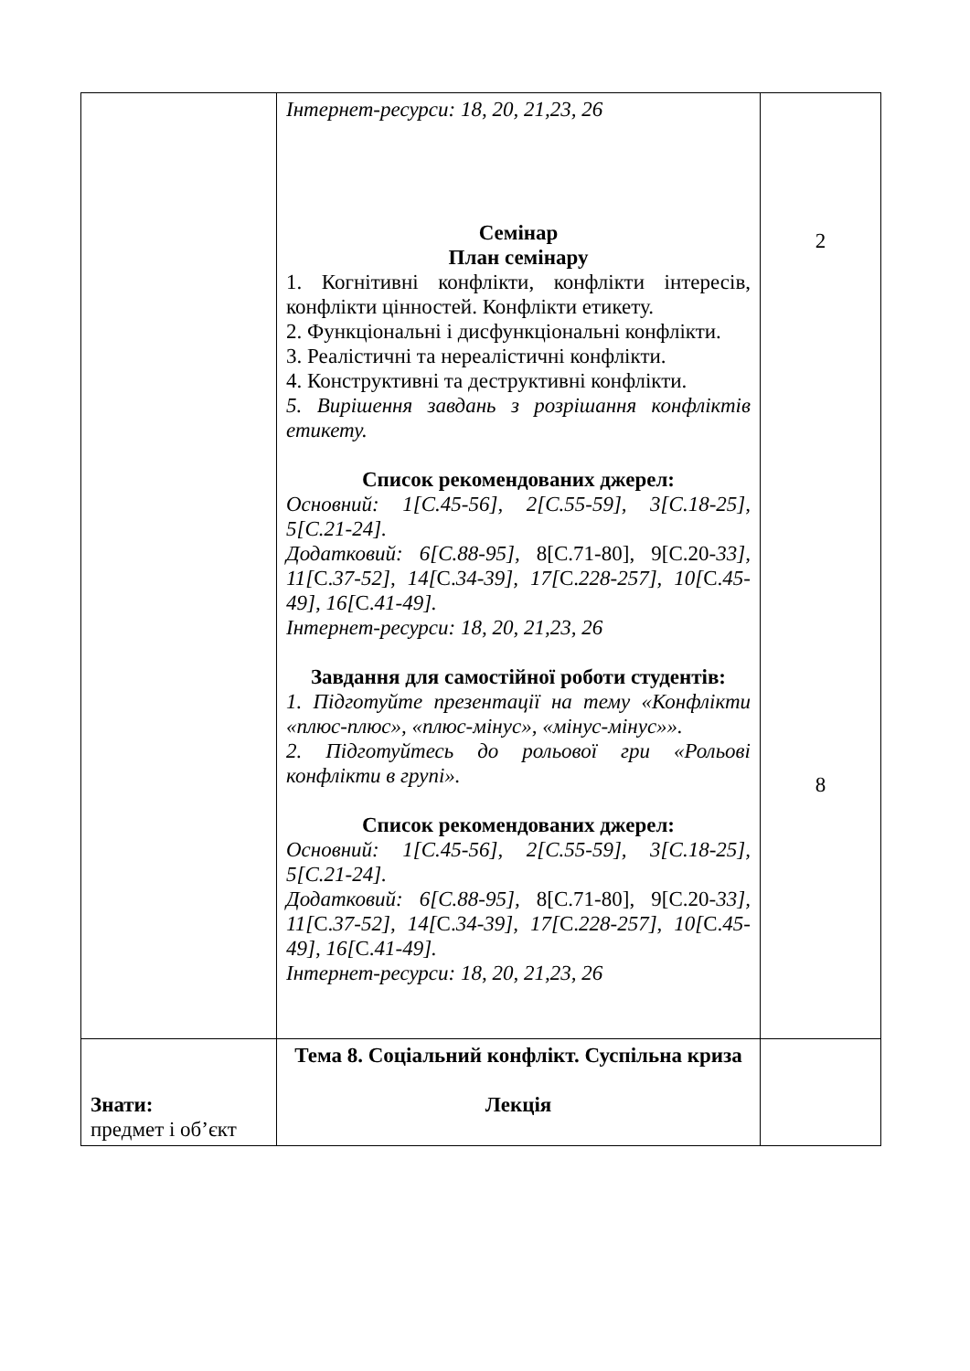| | Інтернет-ресурси: 18, 20, 21,23, 26 Семінар План семінару 1. Когнітивні конфлікти, конфлікти інтересів, конфлікти цінностей. Конфлікти етикету. 2. Функціональні і дисфункціональні конфлікти. 3. Реалістичні та нереалістичні конфлікти. 4. Конструктивні та деструктивні конфлікти. 5. Вирішення завдань з розрішання конфліктів етикету. Список рекомендованих джерел: Основний: 1[С.45-56], 2[С.55-59], 3[С.18-25], 5[С.21-24]. Додатковий: 6[С.88-95], 8[С.71-80], 9[С.20- 33], 11[ С. 37-52], 14[ С. 34-39], 17[ С. 228-257], 10[ С. 45-49], 16[ С. 41-49]. Інтернет-ресурси: 18, 20, 21,23, 26 Завдання для самостійної роботи студентів: 1. Підготуйте презентації на тему «Конфлікти «плюс-плюс», «плюс-мінус», «мінус-мінус»». 2. Підготуйтесь до рольової гри «Рольові конфлікти в групі». Список рекомендованих джерел: Основний: 1[С.45-56], 2[С.55-59], 3[С.18-25], 5[С.21-24]. Додатковий: 6[С.88-95], 8[С.71-80], 9[С.20- 33], 11[ С. 37-52], 14[ С. 34-39], 17[ С. 228-257], 10[ С. 45-49], 16[ С. 41-49]. Інтернет-ресурси: 18, 20, 21,23, 26 | 2 8 |
| Знати: предмет і об’єкт | Тема 8. Соціальний конфлікт. Суспільна криза Лекція | |